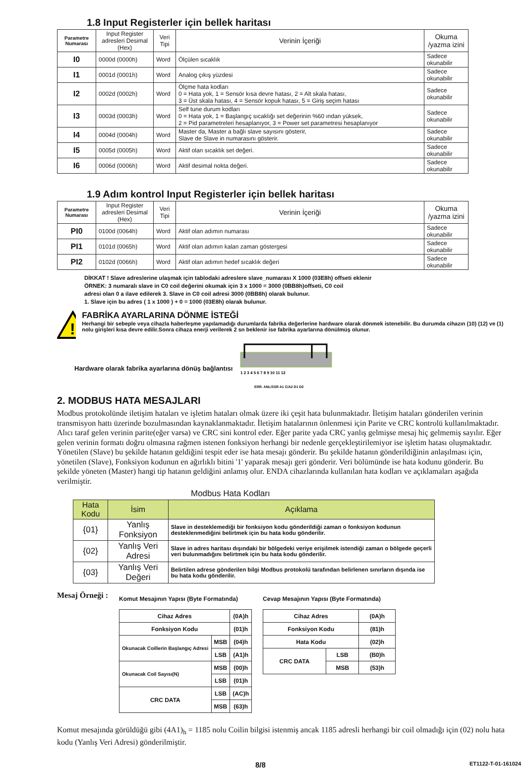1.8 Input Registerler için bellek haritası
| Parametre Numarası | Input Register adresleri Desimal (Hex) | Veri Tipi | Verinin İçeriği | Okuma /yazma izini |
| --- | --- | --- | --- | --- |
| I0 | 0000d (0000h) | Word | Ölçülen sıcaklık | Sadece okunabilir |
| I1 | 0001d (0001h) | Word | Analog çıkış yüzdesi | Sadece okunabilir |
| I2 | 0002d (0002h) | Word | Ölçme hata kodları 0 = Hata yok, 1 = Sensör kısa devre hatası, 2 = Alt skala hatası, 3 = Üst skala hatası, 4 = Sensör kopuk hatası, 5 = Giriş seçim hatası | Sadece okunabilir |
| I3 | 0003d (0003h) | Word | Self tune durum kodları 0 = Hata yok, 1 = Başlangıç sıcaklığı set değerinin %60 ından yüksek, 2 = Pid parametreleri hesaplanıyor, 3 = Power set parametresi hesaplanıyor | Sadece okunabilir |
| I4 | 0004d (0004h) | Word | Master da, Master a bağlı slave sayısını gösterir, Slave de Slave in numarasını gösterir. | Sadece okunabilir |
| I5 | 0005d (0005h) | Word | Aktif olan sıcaklık set değeri. | Sadece okunabilir |
| I6 | 0006d (0006h) | Word | Aktif desimal nokta değeri. | Sadece okunabilir |
1.9 Adım kontrol Input Registerler için bellek haritası
| Parametre Numarası | Input Register adresleri Desimal (Hex) | Veri Tipi | Verinin İçeriği | Okuma /yazma izini |
| --- | --- | --- | --- | --- |
| PI0 | 0100d (0064h) | Word | Aktif olan adımın numarası | Sadece okunabilir |
| PI1 | 0101d (0065h) | Word | Aktif olan adımın kalan zaman göstergesi | Sadece okunabilir |
| PI2 | 0102d (0066h) | Word | Aktif olan adımın hedef sıcaklık değeri | Sadece okunabilir |
DİKKAT ! Slave adreslerine ulaşmak için tablodaki adreslere slave_numarası X 1000 (03E8h) offseti eklenir
ÖRNEK: 3 numaralı slave in C0 coil değerini okumak için 3 x 1000 = 3000 (0BB8h)offseti, C0 coil
adresi olan 0 a ilave edilerek 3. Slave in C0 coil adresi 3000 (0BB8h) olarak bulunur.
1. Slave için bu adres ( 1 x 1000 ) + 0 = 1000 (03E8h) olarak bulunur.
!
FABRİKA AYARLARINA DÖNME İSTEĞİ
Herhangi bir sebeple veya cihazla haberleşme yapılamadığı durumlarda fabrika değerlerine hardware olarak dönmek istenebilir. Bu durumda cihazın (10) (12) ve (1) nolu girişleri kısa devre edilir.Sonra cihaza enerji verilerek 2 sn beklenir ise fabrika ayarlarına dönülmüş olunur.
Hardware olarak fabrika ayarlarına dönüş bağlantısı
1 2 3 4 5 6 7 8 9 10 11 12
ERR. ANL/SSR A1 C/A2 D1 D2
2. MODBUS HATA MESAJLARI
Modbus protokolünde iletişim hataları ve işletim hataları olmak üzere iki çeşit hata bulunmaktadır. İletişim hataları gönderilen verinin transmisyon hattı üzerinde bozulmasından kaynaklanmaktadır. İletişim hatalarının önlenmesi için Parite ve CRC kontrolü kullanılmaktadır. Alıcı taraf gelen verinin parite(eğer varsa) ve CRC sini kontrol eder. Eğer parite yada CRC yanlış gelmişse mesaj hiç gelmemiş sayılır. Eğer gelen verinin formatı doğru olmasına rağmen istenen fonksiyon herhangi bir nedenle gerçekleştirilemiyor ise işletim hatası oluşmaktadır. Yönetilen (Slave) bu şekilde hatanın geldiğini tespit eder ise hata mesajı gönderir. Bu şekilde hatanın gönderildiğinin anlaşılması için, yönetilen (Slave), Fonksiyon kodunun en ağırlıklı bitini '1' yaparak mesajı geri gönderir. Veri bölümünde ise hata kodunu gönderir. Bu şekilde yöneten (Master) hangi tip hatanın geldiğini anlamış olur. ENDA cihazlarında kullanılan hata kodları ve açıklamaları aşağıda verilmiştir.
Modbus Hata Kodları
| Hata Kodu | İsim | Açıklama |
| --- | --- | --- |
| {01} | Yanlış Fonksiyon | Slave in desteklemediği bir fonksiyon kodu gönderildiği zaman o fonksiyon kodunun desteklenmediğini belirtmek için bu hata kodu gönderilir. |
| {02} | Yanlış Veri Adresi | Slave in adres haritası dışındaki bir bölgedeki veriye erişilmek istendiği zaman o bölgede geçerli veri bulunmadığını belirtmek için bu hata kodu gönderilir. |
| {03} | Yanlış Veri Değeri | Belirtilen adrese gönderilen bilgi Modbus protokolü tarafından belirlenen sınırların dışında ise bu hata kodu gönderilir. |
Mesaj Örneği :
Komut Mesajının Yapısı (Byte Formatında)
| Cihaz Adres | | (0A)h |
| Fonksiyon Kodu | | (01)h |
| Okunacak Coillerin Başlangıç Adresi | MSB | (04)h |
| | LSB | (A1)h |
| Okunacak Coil Sayısı(N) | MSB | (00)h |
| | LSB | (01)h |
| CRC DATA | LSB | (AC)h |
| | MSB | (63)h |
Cevap Mesajının Yapısı (Byte Formatında)
| Cihaz Adres | | (0A)h |
| Fonksiyon Kodu | | (81)h |
| Hata Kodu | | (02)h |
| CRC DATA | LSB | (B0)h |
| | MSB | (53)h |
Komut mesajında görüldüğü gibi (4A1)<sub>h</sub> = 1185 nolu Coilin bilgisi istenmiş ancak 1185 adresli herhangi bir coil olmadığı için (02) nolu hata kodu (Yanlış Veri Adresi) gönderilmiştir.
8/8 ET1122-T-01-161024